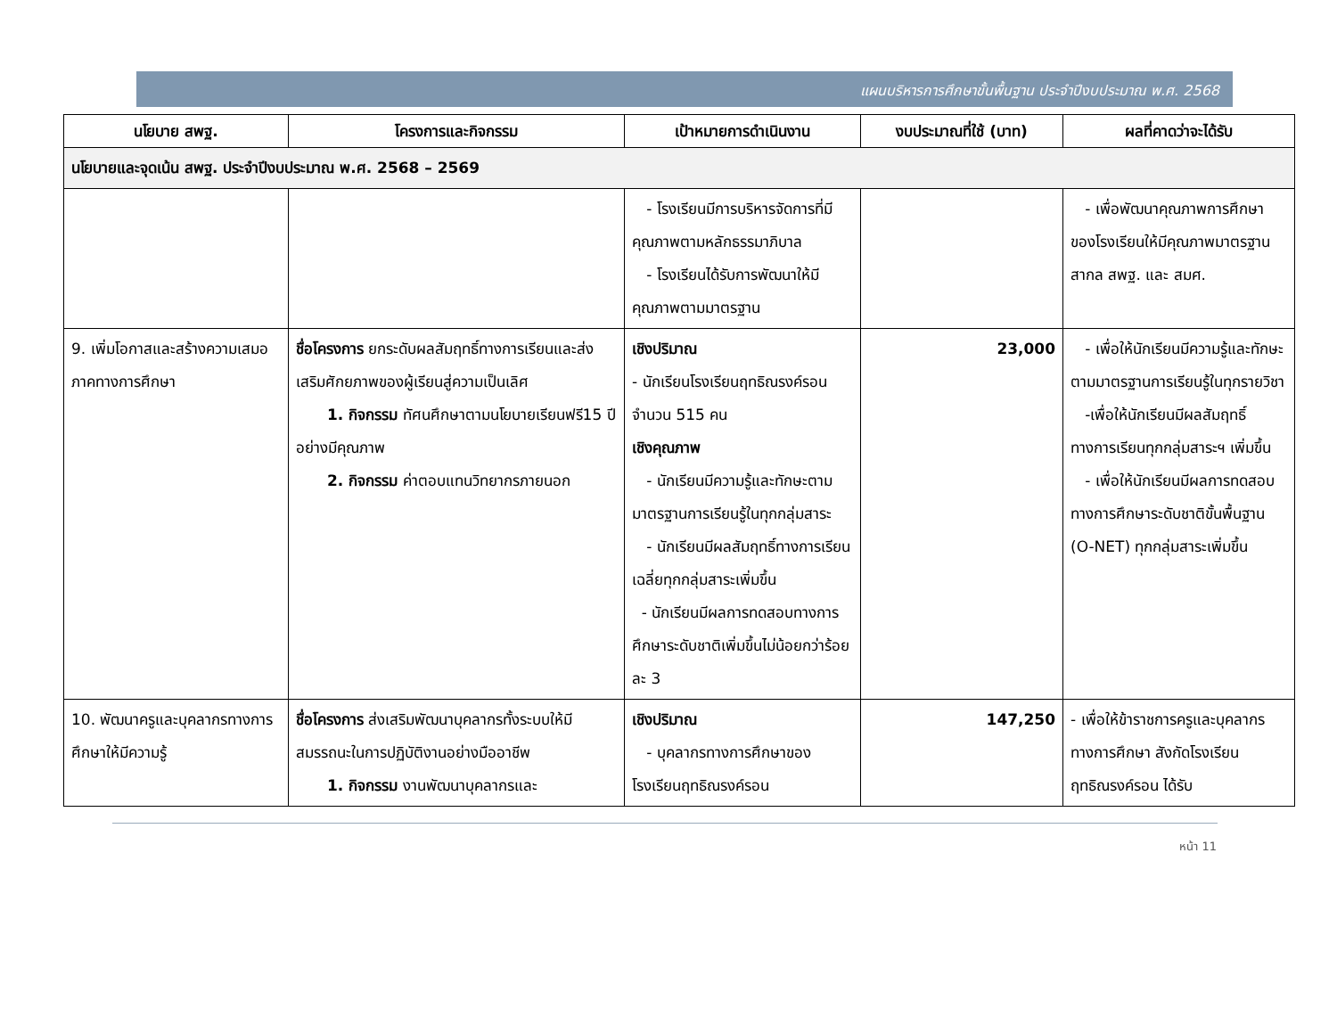แผนบริหารการศึกษาขั้นพื้นฐาน ประจำปีงบประมาณ พ.ศ. 2568
| นโยบาย สพฐ. | โครงการและกิจกรรม | เป้าหมายการดำเนินงาน | งบประมาณที่ใช้ (บาท) | ผลที่คาดว่าจะได้รับ |
| --- | --- | --- | --- | --- |
| นโยบายและจุดเน้น สพฐ. ประจำปีงบประมาณ พ.ศ. 2568 – 2569 | | | | |
| | | - โรงเรียนมีการบริหารจัดการที่มีคุณภาพตามหลักธรรมาภิบาล - โรงเรียนได้รับการพัฒนาให้มีคุณภาพตามมาตรฐาน | | - เพื่อพัฒนาคุณภาพการศึกษาของโรงเรียนให้มีคุณภาพมาตรฐานสากล สพฐ. และ สมศ. |
| 9. เพิ่มโอกาสและสร้างความเสมอภาคทางการศึกษา | ชื่อโครงการ ยกระดับผลสัมฤทธิ์ทางการเรียนและส่งเสริมศักยภาพของผู้เรียนสู่ความเป็นเลิศ 1. กิจกรรม ทัศนศึกษาตามนโยบายเรียนฟรี15 ปี อย่างมีคุณภาพ 2. กิจกรรม ค่าตอบแทนวิทยากรภายนอก | เชิงปริมาณ - นักเรียนโรงเรียนฤทธิณรงค์รอน จำนวน 515 คน เชิงคุณภาพ - นักเรียนมีความรู้และทักษะตามมาตรฐานการเรียนรู้ในทุกกลุ่มสาระ - นักเรียนมีผลสัมฤทธิ์ทางการเรียนเฉลี่ยทุกกลุ่มสาระเพิ่มขึ้น - นักเรียนมีผลการทดสอบทางการศึกษาระดับชาติเพิ่มขึ้นไม่น้อยกว่าร้อยละ 3 | 23,000 | - เพื่อให้นักเรียนมีความรู้และทักษะตามมาตรฐานการเรียนรู้ในทุกรายวิชา -เพื่อให้นักเรียนมีผลสัมฤทธิ์ทางการเรียนทุกกลุ่มสาระฯ เพิ่มขึ้น - เพื่อให้นักเรียนมีผลการทดสอบทางการศึกษาระดับชาติขั้นพื้นฐาน (O-NET) ทุกกลุ่มสาระเพิ่มขึ้น |
| 10. พัฒนาครูและบุคลากรทางการศึกษาให้มีความรู้ | ชื่อโครงการ ส่งเสริมพัฒนาบุคลากรทั้งระบบให้มีสมรรถนะในการปฏิบัติงานอย่างมืออาชีพ 1. กิจกรรม งานพัฒนาบุคลากรและ | เชิงปริมาณ - บุคลากรทางการศึกษาของโรงเรียนฤทธิณรงค์รอน | 147,250 | - เพื่อให้ข้าราชการครูและบุคลากรทางการศึกษา สังกัดโรงเรียนฤทธิณรงค์รอน ได้รับ |
หน้า 11